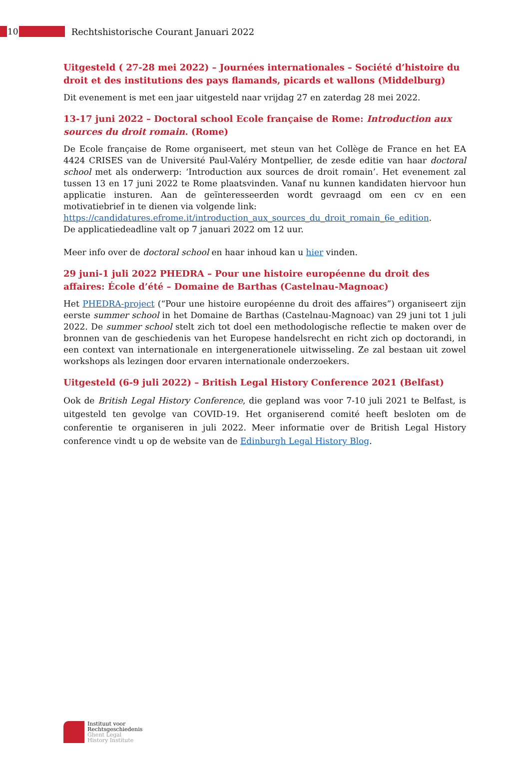10
Rechtshistorische Courant Januari 2022
Uitgesteld ( 27-28 mei 2022) – Journées internationales – Société d’histoire du droit et des institutions des pays flamands, picards et wallons (Middelburg)
Dit evenement is met een jaar uitgesteld naar vrijdag 27 en zaterdag 28 mei 2022.
13-17 juni 2022 – Doctoral school Ecole française de Rome: Introduction aux sources du droit romain. (Rome)
De Ecole française de Rome organiseert, met steun van het Collège de France en het EA 4424 CRISES van de Université Paul-Valéry Montpellier, de zesde editie van haar doctoral school met als onderwerp: ‘Introduction aux sources de droit romain’. Het evenement zal tussen 13 en 17 juni 2022 te Rome plaatsvinden. Vanaf nu kunnen kandidaten hiervoor hun applicatie insturen. Aan de geïnteresseerden wordt gevraagd om een cv en een motivatiebrief in te dienen via volgende link:
https://candidatures.efrome.it/introduction_aux_sources_du_droit_romain_6e_edition.
De applicatiedeadline valt op 7 januari 2022 om 12 uur.
Meer info over de doctoral school en haar inhoud kan u hier vinden.
29 juni-1 juli 2022 PHEDRA – Pour une histoire européenne du droit des affaires: École d’été – Domaine de Barthas (Castelnau-Magnoac)
Het PHEDRA-project (“Pour une histoire européenne du droit des affaires”) organiseert zijn eerste summer school in het Domaine de Barthas (Castelnau-Magnoac) van 29 juni tot 1 juli 2022. De summer school stelt zich tot doel een methodologische reflectie te maken over de bronnen van de geschiedenis van het Europese handelsrecht en richt zich op doctorandi, in een context van internationale en intergenerationele uitwisseling. Ze zal bestaan uit zowel workshops als lezingen door ervaren internationale onderzoekers.
Uitgesteld (6-9 juli 2022) – British Legal History Conference 2021 (Belfast)
Ook de British Legal History Conference, die gepland was voor 7-10 juli 2021 te Belfast, is uitgesteld ten gevolge van COVID-19. Het organiserend comité heeft besloten om de conferentie te organiseren in juli 2022. Meer informatie over de British Legal History conference vindt u op de website van de Edinburgh Legal History Blog.
Instituut voor
Rechtsgeschiedenis
Ghent Legal
History Institute